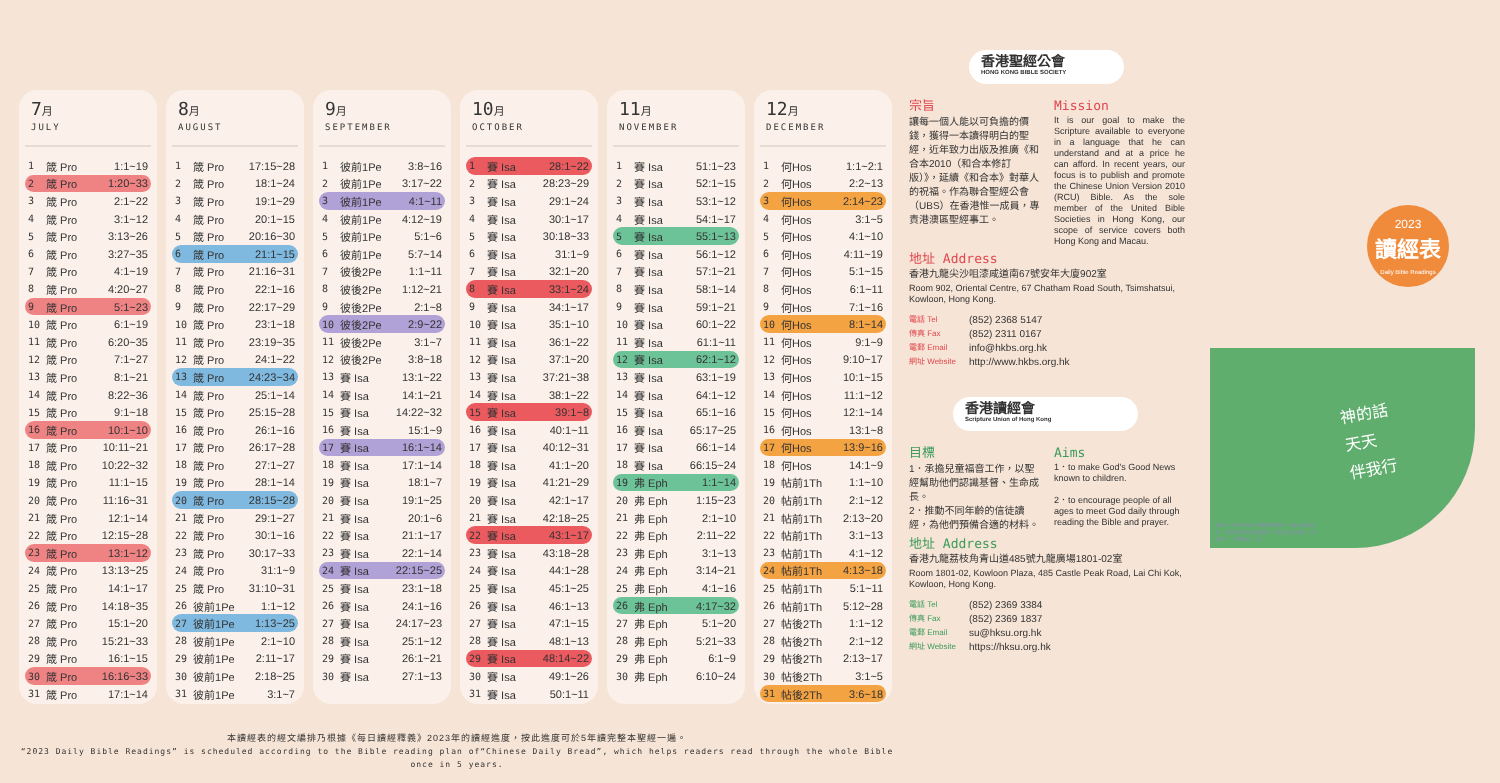7月
JULY
| 1 | 箴 Pro | 1:1~19 |
| 2 | 箴 Pro | 1:20~33 |
| 3 | 箴 Pro | 2:1~22 |
| 4 | 箴 Pro | 3:1~12 |
| 5 | 箴 Pro | 3:13~26 |
| 6 | 箴 Pro | 3:27~35 |
| 7 | 箴 Pro | 4:1~19 |
| 8 | 箴 Pro | 4:20~27 |
| 9 | 箴 Pro | 5:1~23 |
| 10 | 箴 Pro | 6:1~19 |
| 11 | 箴 Pro | 6:20~35 |
| 12 | 箴 Pro | 7:1~27 |
| 13 | 箴 Pro | 8:1~21 |
| 14 | 箴 Pro | 8:22~36 |
| 15 | 箴 Pro | 9:1~18 |
| 16 | 箴 Pro | 10:1~10 |
| 17 | 箴 Pro | 10:11~21 |
| 18 | 箴 Pro | 10:22~32 |
| 19 | 箴 Pro | 11:1~15 |
| 20 | 箴 Pro | 11:16~31 |
| 21 | 箴 Pro | 12:1~14 |
| 22 | 箴 Pro | 12:15~28 |
| 23 | 箴 Pro | 13:1~12 |
| 24 | 箴 Pro | 13:13~25 |
| 25 | 箴 Pro | 14:1~17 |
| 26 | 箴 Pro | 14:18~35 |
| 27 | 箴 Pro | 15:1~20 |
| 28 | 箴 Pro | 15:21~33 |
| 29 | 箴 Pro | 16:1~15 |
| 30 | 箴 Pro | 16:16~33 |
| 31 | 箴 Pro | 17:1~14 |
8月
AUGUST
| 1 | 箴 Pro | 17:15~28 |
| 2 | 箴 Pro | 18:1~24 |
| 3 | 箴 Pro | 19:1~29 |
| 4 | 箴 Pro | 20:1~15 |
| 5 | 箴 Pro | 20:16~30 |
| 6 | 箴 Pro | 21:1~15 |
| 7 | 箴 Pro | 21:16~31 |
| 8 | 箴 Pro | 22:1~16 |
| 9 | 箴 Pro | 22:17~29 |
| 10 | 箴 Pro | 23:1~18 |
| 11 | 箴 Pro | 23:19~35 |
| 12 | 箴 Pro | 24:1~22 |
| 13 | 箴 Pro | 24:23~34 |
| 14 | 箴 Pro | 25:1~14 |
| 15 | 箴 Pro | 25:15~28 |
| 16 | 箴 Pro | 26:1~16 |
| 17 | 箴 Pro | 26:17~28 |
| 18 | 箴 Pro | 27:1~27 |
| 19 | 箴 Pro | 28:1~14 |
| 20 | 箴 Pro | 28:15~28 |
| 21 | 箴 Pro | 29:1~27 |
| 22 | 箴 Pro | 30:1~16 |
| 23 | 箴 Pro | 30:17~33 |
| 24 | 箴 Pro | 31:1~9 |
| 25 | 箴 Pro | 31:10~31 |
| 26 | 彼前1Pe | 1:1~12 |
| 27 | 彼前1Pe | 1:13~25 |
| 28 | 彼前1Pe | 2:1~10 |
| 29 | 彼前1Pe | 2:11~17 |
| 30 | 彼前1Pe | 2:18~25 |
| 31 | 彼前1Pe | 3:1~7 |
9月
SEPTEMBER
| 1 | 彼前1Pe | 3:8~16 |
| 2 | 彼前1Pe | 3:17~22 |
| 3 | 彼前1Pe | 4:1~11 |
| 4 | 彼前1Pe | 4:12~19 |
| 5 | 彼前1Pe | 5:1~6 |
| 6 | 彼前1Pe | 5:7~14 |
| 7 | 彼後2Pe | 1:1~11 |
| 8 | 彼後2Pe | 1:12~21 |
| 9 | 彼後2Pe | 2:1~8 |
| 10 | 彼後2Pe | 2:9~22 |
| 11 | 彼後2Pe | 3:1~7 |
| 12 | 彼後2Pe | 3:8~18 |
| 13 | 賽 Isa | 13:1~22 |
| 14 | 賽 Isa | 14:1~21 |
| 15 | 賽 Isa | 14:22~32 |
| 16 | 賽 Isa | 15:1~9 |
| 17 | 賽 Isa | 16:1~14 |
| 18 | 賽 Isa | 17:1~14 |
| 19 | 賽 Isa | 18:1~7 |
| 20 | 賽 Isa | 19:1~25 |
| 21 | 賽 Isa | 20:1~6 |
| 22 | 賽 Isa | 21:1~17 |
| 23 | 賽 Isa | 22:1~14 |
| 24 | 賽 Isa | 22:15~25 |
| 25 | 賽 Isa | 23:1~18 |
| 26 | 賽 Isa | 24:1~16 |
| 27 | 賽 Isa | 24:17~23 |
| 28 | 賽 Isa | 25:1~12 |
| 29 | 賽 Isa | 26:1~21 |
| 30 | 賽 Isa | 27:1~13 |
10月
OCTOBER
| 1 | 賽 Isa | 28:1~22 |
| 2 | 賽 Isa | 28:23~29 |
| 3 | 賽 Isa | 29:1~24 |
| 4 | 賽 Isa | 30:1~17 |
| 5 | 賽 Isa | 30:18~33 |
| 6 | 賽 Isa | 31:1~9 |
| 7 | 賽 Isa | 32:1~20 |
| 8 | 賽 Isa | 33:1~24 |
| 9 | 賽 Isa | 34:1~17 |
| 10 | 賽 Isa | 35:1~10 |
| 11 | 賽 Isa | 36:1~22 |
| 12 | 賽 Isa | 37:1~20 |
| 13 | 賽 Isa | 37:21~38 |
| 14 | 賽 Isa | 38:1~22 |
| 15 | 賽 Isa | 39:1~8 |
| 16 | 賽 Isa | 40:1~11 |
| 17 | 賽 Isa | 40:12~31 |
| 18 | 賽 Isa | 41:1~20 |
| 19 | 賽 Isa | 41:21~29 |
| 20 | 賽 Isa | 42:1~17 |
| 21 | 賽 Isa | 42:18~25 |
| 22 | 賽 Isa | 43:1~17 |
| 23 | 賽 Isa | 43:18~28 |
| 24 | 賽 Isa | 44:1~28 |
| 25 | 賽 Isa | 45:1~25 |
| 26 | 賽 Isa | 46:1~13 |
| 27 | 賽 Isa | 47:1~15 |
| 28 | 賽 Isa | 48:1~13 |
| 29 | 賽 Isa | 48:14~22 |
| 30 | 賽 Isa | 49:1~26 |
| 31 | 賽 Isa | 50:1~11 |
11月
NOVEMBER
| 1 | 賽 Isa | 51:1~23 |
| 2 | 賽 Isa | 52:1~15 |
| 3 | 賽 Isa | 53:1~12 |
| 4 | 賽 Isa | 54:1~17 |
| 5 | 賽 Isa | 55:1~13 |
| 6 | 賽 Isa | 56:1~12 |
| 7 | 賽 Isa | 57:1~21 |
| 8 | 賽 Isa | 58:1~14 |
| 9 | 賽 Isa | 59:1~21 |
| 10 | 賽 Isa | 60:1~22 |
| 11 | 賽 Isa | 61:1~11 |
| 12 | 賽 Isa | 62:1~12 |
| 13 | 賽 Isa | 63:1~19 |
| 14 | 賽 Isa | 64:1~12 |
| 15 | 賽 Isa | 65:1~16 |
| 16 | 賽 Isa | 65:17~25 |
| 17 | 賽 Isa | 66:1~14 |
| 18 | 賽 Isa | 66:15~24 |
| 19 | 弗 Eph | 1:1~14 |
| 20 | 弗 Eph | 1:15~23 |
| 21 | 弗 Eph | 2:1~10 |
| 22 | 弗 Eph | 2:11~22 |
| 23 | 弗 Eph | 3:1~13 |
| 24 | 弗 Eph | 3:14~21 |
| 25 | 弗 Eph | 4:1~16 |
| 26 | 弗 Eph | 4:17~32 |
| 27 | 弗 Eph | 5:1~20 |
| 28 | 弗 Eph | 5:21~33 |
| 29 | 弗 Eph | 6:1~9 |
| 30 | 弗 Eph | 6:10~24 |
12月
DECEMBER
| 1 | 何Hos | 1:1~2:1 |
| 2 | 何Hos | 2:2~13 |
| 3 | 何Hos | 2:14~23 |
| 4 | 何Hos | 3:1~5 |
| 5 | 何Hos | 4:1~10 |
| 6 | 何Hos | 4:11~19 |
| 7 | 何Hos | 5:1~15 |
| 8 | 何Hos | 6:1~11 |
| 9 | 何Hos | 7:1~16 |
| 10 | 何Hos | 8:1~14 |
| 11 | 何Hos | 9:1~9 |
| 12 | 何Hos | 9:10~17 |
| 13 | 何Hos | 10:1~15 |
| 14 | 何Hos | 11:1~12 |
| 15 | 何Hos | 12:1~14 |
| 16 | 何Hos | 13:1~8 |
| 17 | 何Hos | 13:9~16 |
| 18 | 何Hos | 14:1~9 |
| 19 | 帖前1Th | 1:1~10 |
| 20 | 帖前1Th | 2:1~12 |
| 21 | 帖前1Th | 2:13~20 |
| 22 | 帖前1Th | 3:1~13 |
| 23 | 帖前1Th | 4:1~12 |
| 24 | 帖前1Th | 4:13~18 |
| 25 | 帖前1Th | 5:1~11 |
| 26 | 帖前1Th | 5:12~28 |
| 27 | 帖後2Th | 1:1~12 |
| 28 | 帖後2Th | 2:1~12 |
| 29 | 帖後2Th | 2:13~17 |
| 30 | 帖後2Th | 3:1~5 |
| 31 | 帖後2Th | 3:6~18 |
本讀經表的經文編排乃根據《每日讀經釋義》2023年的讀經進度，按此進度可於5年讀完整本聖經一遍。
“2023 Daily Bible Readings” is scheduled according to the Bible reading plan of“Chinese Daily Bread”, which helps readers read through the whole Bible once in 5 years.
香港聖經公會
HONG KONG BIBLE SOCIETY
宗旨
讓每一個人能以可負擔的價錢，獲得一本讀得明白的聖經，近年致力出版及推廣《和合本2010（和合本修訂版）》，延續《和合本》對華人的祝福。作為聯合聖經公會（UBS）在香港惟一成員，專責港澳區聖經事工。
Mission
It is our goal to make the Scripture available to everyone in a language that he can understand and at a price he can afford. In recent years, our focus is to publish and promote the Chinese Union Version 2010 (RCU) Bible. As the sole member of the United Bible Societies in Hong Kong, our scope of service covers both Hong Kong and Macau.
地址 Address
香港九龍尖沙咀漆咸道南67號安年大廈902室
Room 902, Oriental Centre, 67 Chatham Road South, Tsimshatsui, Kowloon, Hong Kong.
電話 Tel (852) 2368 5147
傳真 Fax (852) 2311 0167
電郵 Email info@hkbs.org.hk
網址 Website http://www.hkbs.org.hk
香港讀經會
Scripture Union of Hong Kong
目標
1．承擔兒童福音工作，以聖經幫助他們認識基督、生命成長。
2．推動不同年齡的信徒讀經，為他們預備合適的材料。
Aims
1．to make God's Good News known to children.
2．to encourage people of all ages to meet God daily through reading the Bible and prayer.
地址 Address
香港九龍荔枝角青山道485號九龍廣場1801-02室
Room 1801-02, Kowloon Plaza, 485 Castle Peak Road, Lai Chi Kok, Kowloon, Hong Kong.
電話 Tel (852) 2369 3384
傳真 Fax (852) 2369 1837
電郵 Email su@hksu.org.hk
網址 Website https://hksu.org.hk
2023
讀經表
Daily Bible Readings
神的話
天天
伴我行
主啊，你世世代代作我們的居所。諸山未曾生出，地與世界你未曾造成，從亘古到永遠，你是神。（詩篇90：12）